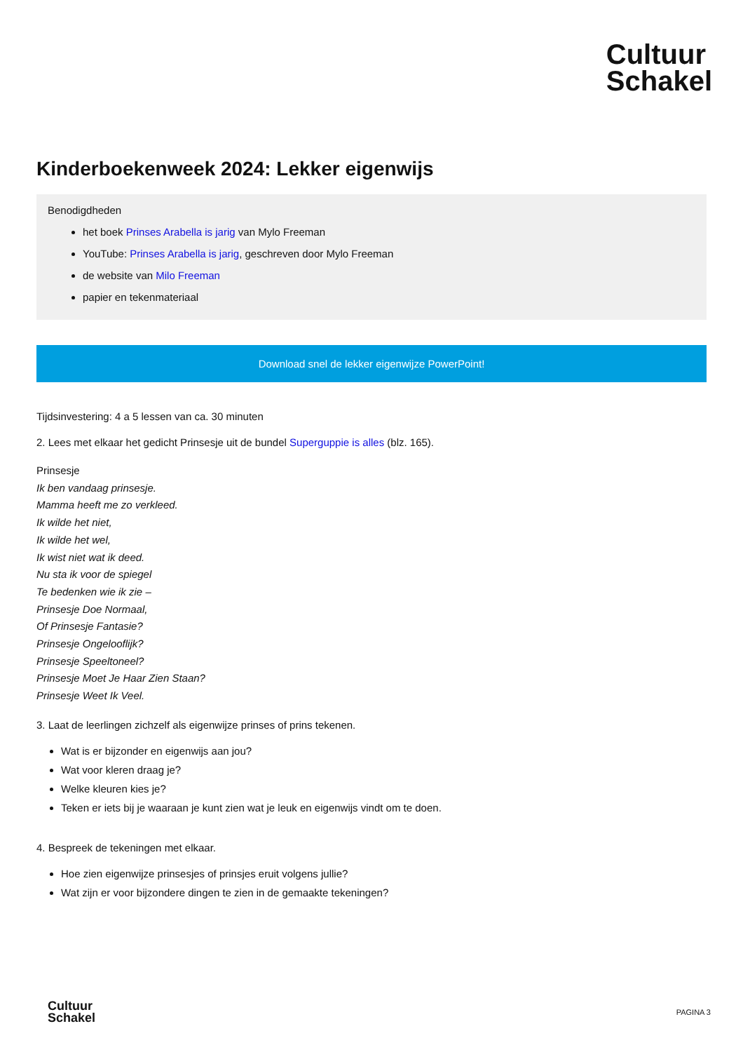Cultuur
Schakel
Kinderboekenweek 2024: Lekker eigenwijs
Benodigdheden
het boek Prinses Arabella is jarig van Mylo Freeman
YouTube: Prinses Arabella is jarig, geschreven door Mylo Freeman
de website van Milo Freeman
papier en tekenmateriaal
Download snel de lekker eigenwijze PowerPoint!
Tijdsinvestering: 4 a 5 lessen van ca. 30 minuten
2. Lees met elkaar het gedicht Prinsesje uit de bundel Superguppie is alles (blz. 165).
Prinsesje
Ik ben vandaag prinsesje.
Mamma heeft me zo verkleed.
Ik wilde het niet,
Ik wilde het wel,
Ik wist niet wat ik deed.
Nu sta ik voor de spiegel
Te bedenken wie ik zie –
Prinsesje Doe Normaal,
Of Prinsesje Fantasie?
Prinsesje Ongelooflijk?
Prinsesje Speeltoneel?
Prinsesje Moet Je Haar Zien Staan?
Prinsesje Weet Ik Veel.
3. Laat de leerlingen zichzelf als eigenwijze prinses of prins tekenen.
Wat is er bijzonder en eigenwijs aan jou?
Wat voor kleren draag je?
Welke kleuren kies je?
Teken er iets bij je waaraan je kunt zien wat je leuk en eigenwijs vindt om te doen.
4. Bespreek de tekeningen met elkaar.
Hoe zien eigenwijze prinsesjes of prinsjes eruit volgens jullie?
Wat zijn er voor bijzondere dingen te zien in de gemaakte tekeningen?
Cultuur
Schakel
PAGINA 3